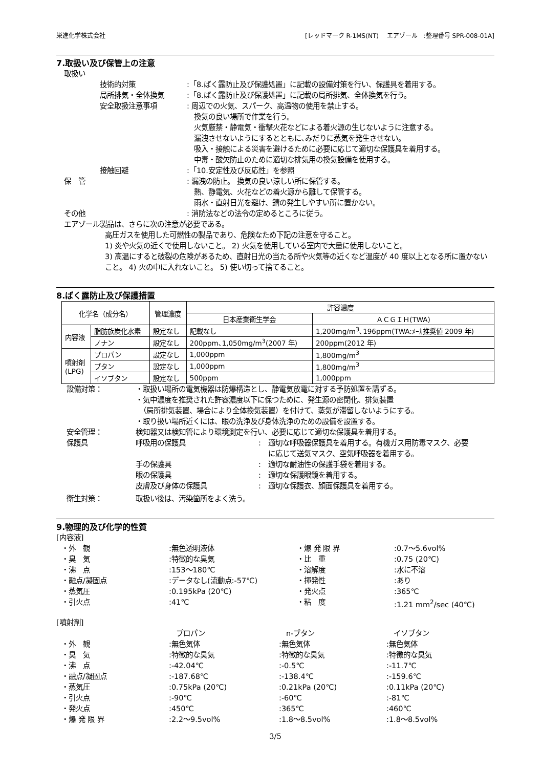栄進化学株式会社 [レッドマーク R-1MS(NT)　 エアゾール　:整理番号 SPR-008-01A]
7.取扱い及び保管上の注意
取扱い
技術的対策 :「8.ばく露防止及び保護処置」に記載の設備対策を行い、保護具を着用する。
局所排気・全体換気 :「8.ばく露防止及び保護処置」に記載の局所排気、全体換気を行う。
安全取扱注意事項 : 周辺での火気、スパーク、高温物の使用を禁止する。
　換気の良い場所で作業を行う。
　火気厳禁・静電気・衝撃火花などによる着火源の生じないように注意する。
　漏洩させないようにするとともに､みだりに蒸気を発生させない。
　吸入・接触による災害を避けるために必要に応じて適切な保護具を着用する。
　中毒・酸欠防止のために適切な排気用の換気設備を使用する。
接触回避 :「10.安定性及び反応性」を参照
保　管 : 漏洩の防止。 換気の良い涼しい所に保管する。
　熱、静電気、火花などの着火源から離して保管する。
　雨水・直射日光を避け、錆の発生しやすい所に置かない。
その他 : 消防法などの法令の定めるところに従う。
エアゾール製品は、さらに次の注意が必要である。
高圧ガスを使用した可燃性の製品であり、危険なため下記の注意を守ること。
1) 炎や火気の近くで使用しないこと。 2) 火気を使用している室内で大量に使用しないこと。
3) 高温にすると破裂の危険があるため、直射日光の当たる所や火気等の近くなど温度が 40 度以上となる所に置かないこと。 4) 火の中に入れないこと。 5) 使い切って捨てること。
8.ばく露防止及び保護措置
| 化学名（成分名） | | 管理濃度 | 許容濃度 | |
| --- | --- | --- | --- | --- |
| | | | 日本産業衛生学会 | ＡＣＧＩＨ(TWA) |
| 内容液 | 脂肪族炭化水素 | 設定なし | 記載なし | 1,200mg/m<sup>3</sup>､196ppm(TWA:ﾒｰｶ推奨値 2009 年) |
| | ノナン | 設定なし | 200ppm､1,050mg/m<sup>3</sup>(2007 年) | 200ppm(2012 年) |
| 噴射剤 (LPG) | プロパン | 設定なし | 1,000ppm | 1,800mg/m<sup>3</sup> |
| | ブタン | 設定なし | 1,000ppm | 1,800mg/m<sup>3</sup> |
| | イソブタン | 設定なし | 500ppm | 1,000ppm |
設備対策： ・取扱い場所の電気機器は防爆構造とし、静電気放電に対する予防処置を講ずる。
・気中濃度を推奨された許容濃度以下に保つために、発生源の密閉化、排気装置
　（局所排気装置、場合により全体換気装置）を付けて、蒸気が滞留しないようにする。
・取り扱い場所近くには、眼の洗浄及び身体洗浄のための設備を設置する。
安全管理： 検知器又は検知管により環境測定を行い、必要に応じて適切な保護具を着用する。
保護具 呼吸用の保護具 :　適切な呼吸器保護具を着用する。有機ガス用防毒マスク、必要
　 に応じて送気マスク、空気呼吸器を着用する。
手の保護具 :　適切な耐油性の保護手袋を着用する。
眼の保護具 :　適切な保護眼鏡を着用する。
皮膚及び身体の保護具 :　適切な保護衣、顔面保護具を着用する。
衛生対策： 取扱い後は、汚染箇所をよく洗う。
9.物理的及び化学的性質
[内容液]
・外　観
:無色透明液体
・爆 発 限 界
:0.7～5.6vol%
・臭　気
:特徴的な臭気
・比　重
:0.75 (20℃)
・沸　点
:153～180℃
・溶解度
:水に不溶
・融点/凝固点
:データなし(流動点:-57℃)
・揮発性
:あり
・蒸気圧
:0.195kPa (20℃)
・発火点
:365℃
・引火点
:41℃
・粘　度
:1.21 mm<sup>2</sup>/sec (40℃)
[噴射剤]
　プロパン
　n-ブタン
　イソブタン
・外　観
:無色気体
:無色気体
:無色気体
・臭　気
:特徴的な臭気
:特徴的な臭気
:特徴的な臭気
・沸　点
:-42.04℃
:-0.5℃
:-11.7℃
・融点/凝固点
:-187.68℃
:-138.4℃
:-159.6℃
・蒸気圧
:0.75kPa (20℃)
:0.21kPa (20℃)
:0.11kPa (20℃)
・引火点
:-90℃
:-60℃
:-81℃
・発火点
:450℃
:365℃
:460℃
・爆 発 限 界
:2.2～9.5vol%
:1.8～8.5vol%
:1.8～8.5vol%
3/5